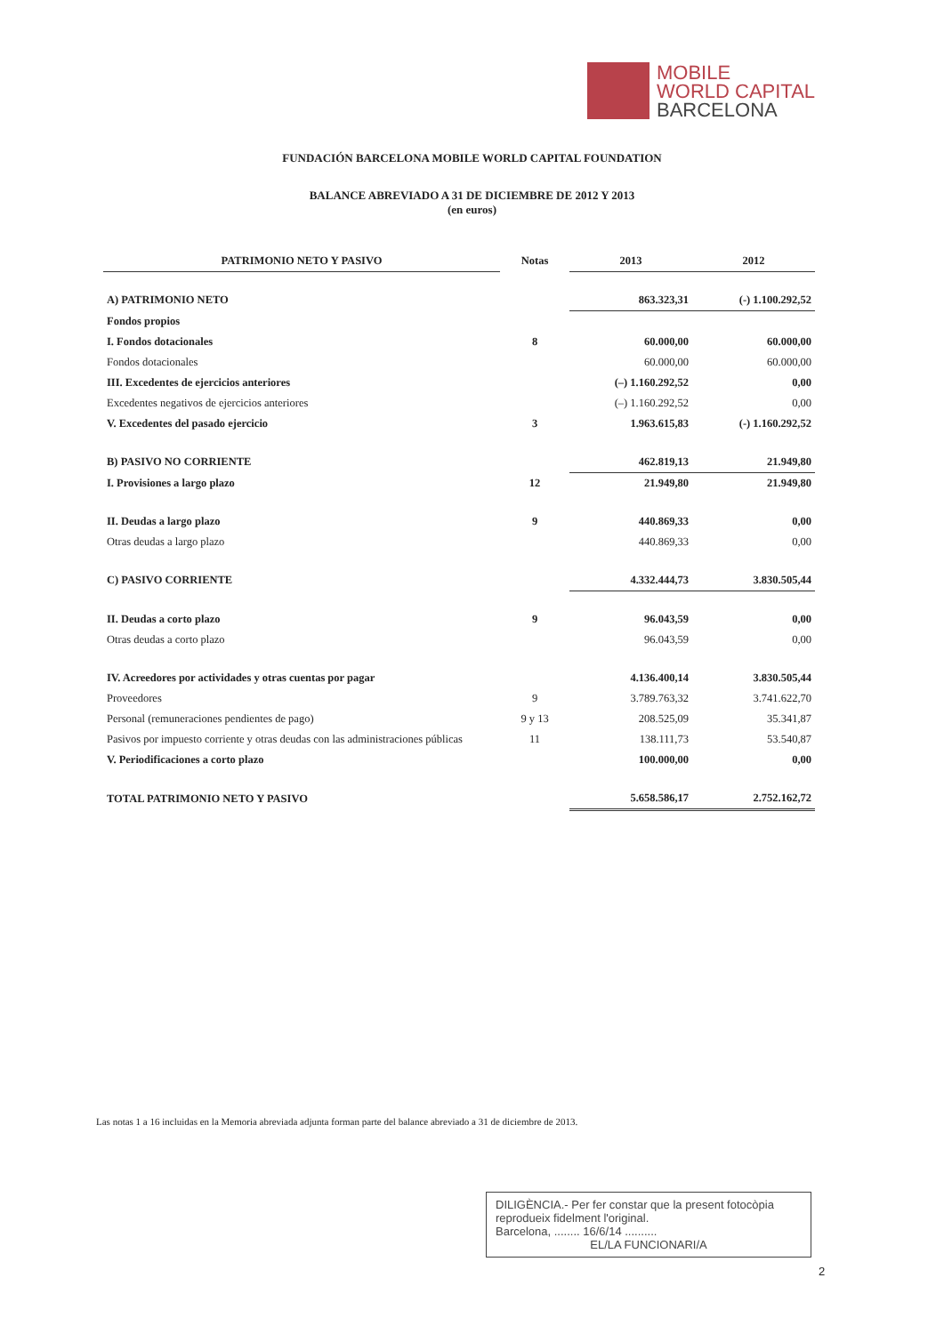MOBILE
WORLD CAPITAL
BARCELONA
FUNDACIÓN BARCELONA MOBILE WORLD CAPITAL FOUNDATION
BALANCE ABREVIADO A 31 DE DICIEMBRE DE 2012 Y 2013
(en euros)
| PATRIMONIO NETO Y PASIVO | Notas | 2013 | 2012 |
| --- | --- | --- | --- |
| A) PATRIMONIO NETO | | 863.323,31 | (-) 1.100.292,52 |
| Fondos propios | | | |
| I. Fondos dotacionales | 8 | 60.000,00 | 60.000,00 |
| Fondos dotacionales | | 60.000,00 | 60.000,00 |
| III. Excedentes de ejercicios anteriores | | (–) 1.160.292,52 | 0,00 |
| Excedentes negativos de ejercicios anteriores | | (–) 1.160.292,52 | 0,00 |
| V. Excedentes del pasado ejercicio | 3 | 1.963.615,83 | (-) 1.160.292,52 |
| B) PASIVO NO CORRIENTE | | 462.819,13 | 21.949,80 |
| I. Provisiones a largo plazo | 12 | 21.949,80 | 21.949,80 |
| II. Deudas a largo plazo | 9 | 440.869,33 | 0,00 |
| Otras deudas a largo plazo | | 440.869,33 | 0,00 |
| C) PASIVO CORRIENTE | | 4.332.444,73 | 3.830.505,44 |
| II. Deudas a corto plazo | 9 | 96.043,59 | 0,00 |
| Otras deudas a corto plazo | | 96.043,59 | 0,00 |
| IV. Acreedores por actividades y otras cuentas por pagar | | 4.136.400,14 | 3.830.505,44 |
| Proveedores | 9 | 3.789.763,32 | 3.741.622,70 |
| Personal (remuneraciones pendientes de pago) | 9 y 13 | 208.525,09 | 35.341,87 |
| Pasivos por impuesto corriente y otras deudas con las administraciones públicas | 11 | 138.111,73 | 53.540,87 |
| V. Periodificaciones a corto plazo | | 100.000,00 | 0,00 |
| TOTAL PATRIMONIO NETO Y PASIVO | | 5.658.586,17 | 2.752.162,72 |
Las notas 1 a 16 incluidas en la Memoria abreviada adjunta forman parte del balance abreviado a 31 de diciembre de 2013.
DILIGÈNCIA.- Per fer constar que la present fotocòpia reprodueix fidelment l'original.
Barcelona, ........ 16/6/14 ..........
EL/LA FUNCIONARI/A
2